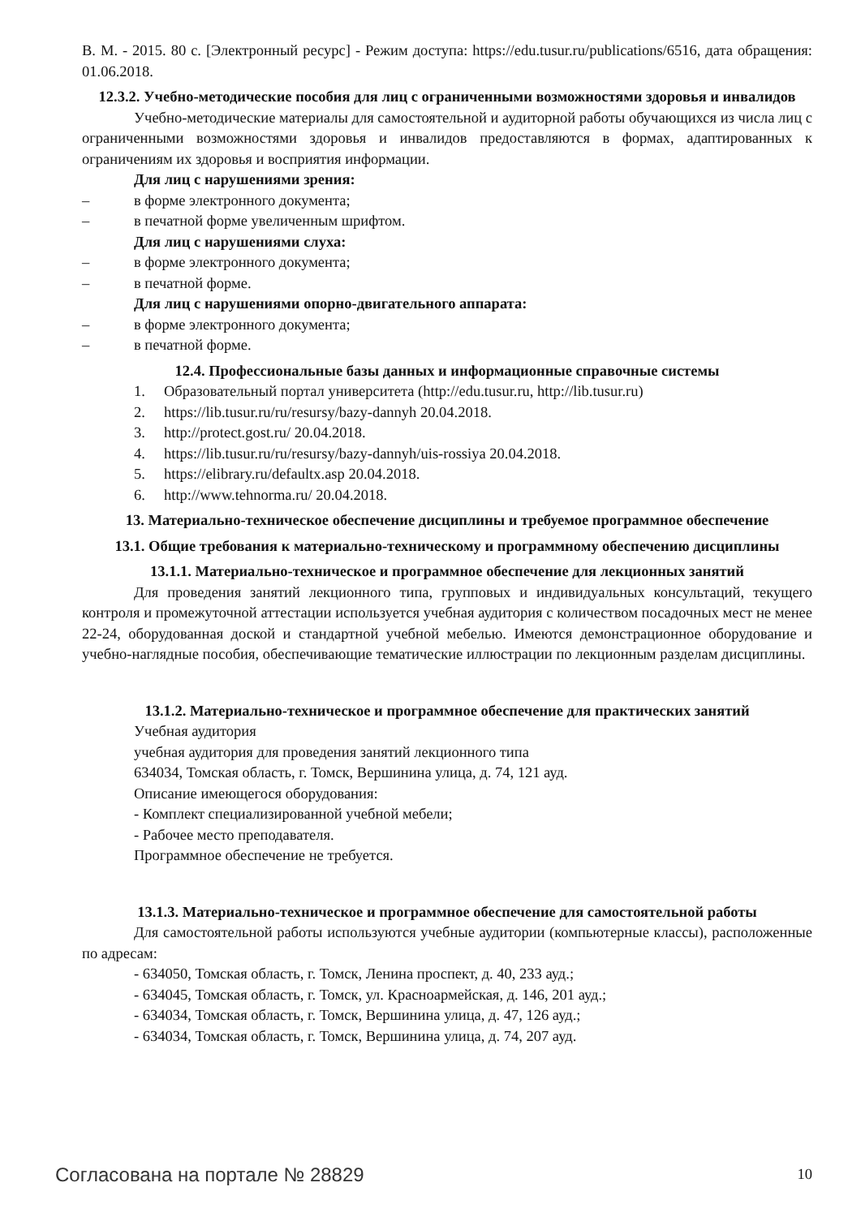В. М. - 2015. 80 с. [Электронный ресурс] - Режим доступа: https://edu.tusur.ru/publications/6516, дата обращения: 01.06.2018.
12.3.2. Учебно-методические пособия для лиц с ограниченными возможностями здоровья и инвалидов
Учебно-методические материалы для самостоятельной и аудиторной работы обучающихся из числа лиц с ограниченными возможностями здоровья и инвалидов предоставляются в формах, адаптированных к ограничениям их здоровья и восприятия информации.
Для лиц с нарушениями зрения:
– в форме электронного документа;
– в печатной форме увеличенным шрифтом.
Для лиц с нарушениями слуха:
– в форме электронного документа;
– в печатной форме.
Для лиц с нарушениями опорно-двигательного аппарата:
– в форме электронного документа;
– в печатной форме.
12.4. Профессиональные базы данных и информационные справочные системы
1. Образовательный портал университета (http://edu.tusur.ru, http://lib.tusur.ru)
2. https://lib.tusur.ru/ru/resursy/bazy-dannyh 20.04.2018.
3. http://protect.gost.ru/ 20.04.2018.
4. https://lib.tusur.ru/ru/resursy/bazy-dannyh/uis-rossiya 20.04.2018.
5. https://elibrary.ru/defaultx.asp 20.04.2018.
6. http://www.tehnorma.ru/ 20.04.2018.
13. Материально-техническое обеспечение дисциплины и требуемое программное обеспечение
13.1. Общие требования к материально-техническому и программному обеспечению дисциплины
13.1.1. Материально-техническое и программное обеспечение для лекционных занятий
Для проведения занятий лекционного типа, групповых и индивидуальных консультаций, текущего контроля и промежуточной аттестации используется учебная аудитория с количеством посадочных мест не менее 22-24, оборудованная доской и стандартной учебной мебелью. Имеются демонстрационное оборудование и учебно-наглядные пособия, обеспечивающие тематические иллюстрации по лекционным разделам дисциплины.
13.1.2. Материально-техническое и программное обеспечение для практических занятий
Учебная аудитория
учебная аудитория для проведения занятий лекционного типа
634034, Томская область, г. Томск, Вершинина улица, д. 74, 121 ауд.
Описание имеющегося оборудования:
- Комплект специализированной учебной мебели;
- Рабочее место преподавателя.
Программное обеспечение не требуется.
13.1.3. Материально-техническое и программное обеспечение для самостоятельной работы
Для самостоятельной работы используются учебные аудитории (компьютерные классы), расположенные по адресам:
- 634050, Томская область, г. Томск, Ленина проспект, д. 40, 233 ауд.;
- 634045, Томская область, г. Томск, ул. Красноармейская, д. 146, 201 ауд.;
- 634034, Томская область, г. Томск, Вершинина улица, д. 47, 126 ауд.;
- 634034, Томская область, г. Томск, Вершинина улица, д. 74, 207 ауд.
Согласована на портале № 28829 10